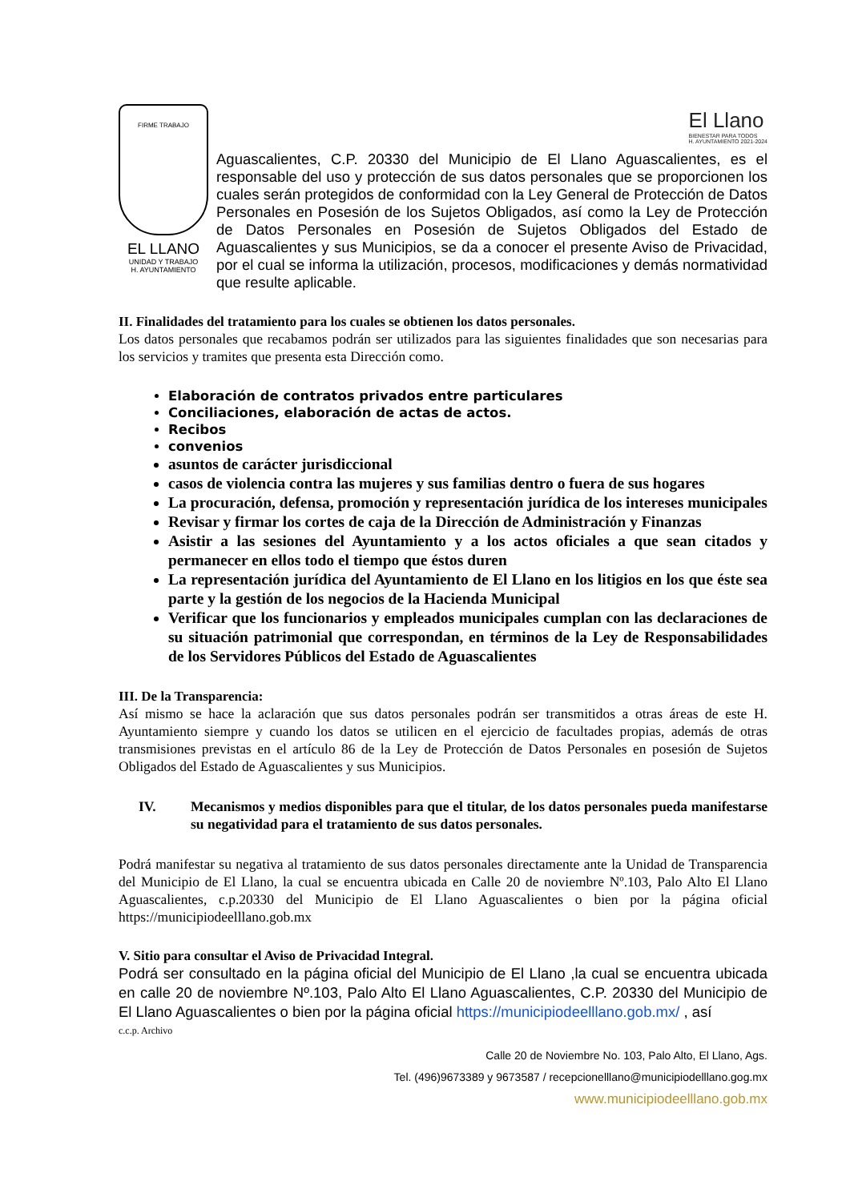El Llano
BIENESTAR PARA TODOS
H. AYUNTAMIENTO 2021-2024
FIRME TRABAJO
EL LLANO
UNIDAD Y TRABAJO
H. AYUNTAMIENTO
Aguascalientes, C.P. 20330 del Municipio de El Llano Aguascalientes, es el responsable del uso y protección de sus datos personales que se proporcionen los cuales serán protegidos de conformidad con la Ley General de Protección de Datos Personales en Posesión de los Sujetos Obligados, así como la Ley de Protección de Datos Personales en Posesión de Sujetos Obligados del Estado de Aguascalientes y sus Municipios, se da a conocer el presente Aviso de Privacidad, por el cual se informa la utilización, procesos, modificaciones y demás normatividad que resulte aplicable.
II. Finalidades del tratamiento para los cuales se obtienen los datos personales.
Los datos personales que recabamos podrán ser utilizados para las siguientes finalidades que son necesarias para los servicios y tramites que presenta esta Dirección como.
Elaboración de contratos privados entre particulares
Conciliaciones, elaboración de actas de actos.
Recibos
convenios
asuntos de carácter jurisdiccional
casos de violencia contra las mujeres y sus familias dentro o fuera de sus hogares
La procuración, defensa, promoción y representación jurídica de los intereses municipales
Revisar y firmar los cortes de caja de la Dirección de Administración y Finanzas
Asistir a las sesiones del Ayuntamiento y a los actos oficiales a que sean citados y permanecer en ellos todo el tiempo que éstos duren
La representación jurídica del Ayuntamiento de El Llano en los litigios en los que éste sea parte y la gestión de los negocios de la Hacienda Municipal
Verificar que los funcionarios y empleados municipales cumplan con las declaraciones de su situación patrimonial que correspondan, en términos de la Ley de Responsabilidades de los Servidores Públicos del Estado de Aguascalientes
III. De la Transparencia:
Así mismo se hace la aclaración que sus datos personales podrán ser transmitidos a otras áreas de este H. Ayuntamiento siempre y cuando los datos se utilicen en el ejercicio de facultades propias, además de otras transmisiones previstas en el artículo 86 de la Ley de Protección de Datos Personales en posesión de Sujetos Obligados del Estado de Aguascalientes y sus Municipios.
IV. Mecanismos y medios disponibles para que el titular, de los datos personales pueda manifestarse su negatividad para el tratamiento de sus datos personales.
Podrá manifestar su negativa al tratamiento de sus datos personales directamente ante la Unidad de Transparencia del Municipio de El Llano, la cual se encuentra ubicada en Calle 20 de noviembre Nº.103, Palo Alto El Llano Aguascalientes, c.p.20330 del Municipio de El Llano Aguascalientes o bien por la página oficial https://municipiodeelllano.gob.mx
V. Sitio para consultar el Aviso de Privacidad Integral.
Podrá ser consultado en la página oficial del Municipio de El Llano ,la cual se encuentra ubicada en calle 20 de noviembre Nº.103, Palo Alto El Llano Aguascalientes, C.P. 20330 del Municipio de El Llano Aguascalientes o bien por la página oficial https://municipiodeelllano.gob.mx/ , así
c.c.p. Archivo
Calle 20 de Noviembre No. 103, Palo Alto, El Llano, Ags.
Tel. (496)9673389 y 9673587 / recepcionelllano@municipiodelllano.gog.mx
www.municipiodeelllano.gob.mx